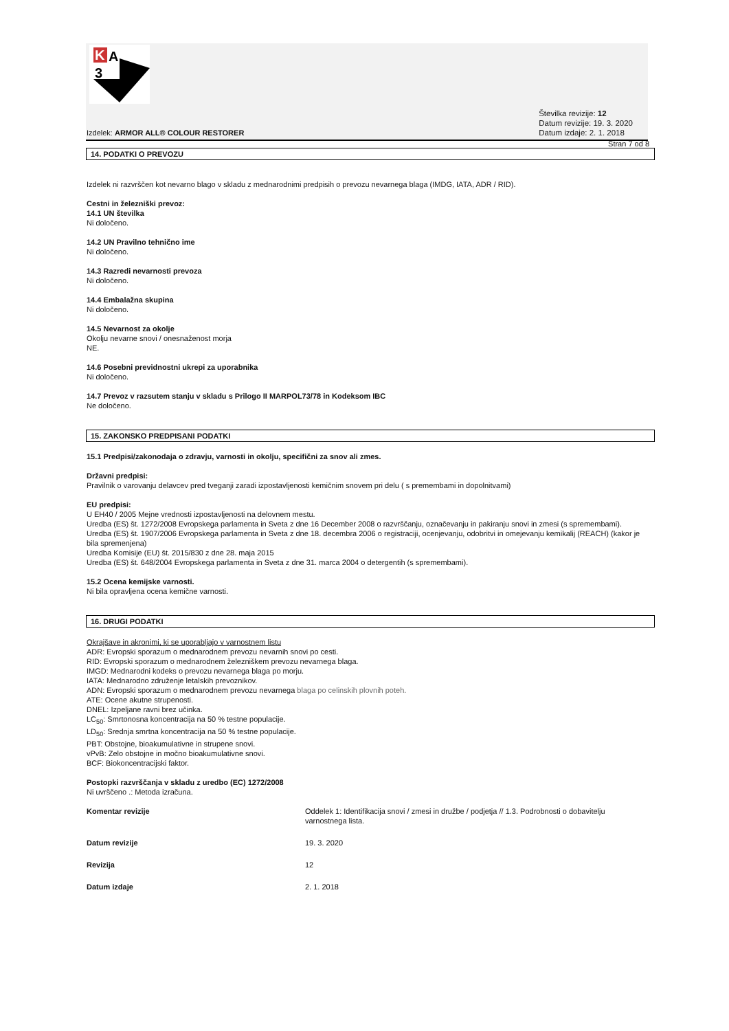K
A
3
Izdelek: ARMOR ALL® COLOUR RESTORER
Številka revizije: 12
Datum revizije: 19. 3. 2020
Datum izdaje: 2. 1. 2018
Stran 7 od 8
14. PODATKI O PREVOZU
Izdelek ni razvrščen kot nevarno blago v skladu z mednarodnimi predpisih o prevozu nevarnega blaga (IMDG, IATA, ADR / RID).
Cestni in železniški prevoz:
14.1 UN številka
Ni določeno.
14.2 UN Pravilno tehnično ime
Ni določeno.
14.3 Razredi nevarnosti prevoza
Ni določeno.
14.4 Embalažna skupina
Ni določeno.
14.5 Nevarnost za okolje
Okolju nevarne snovi / onesnaženost morja
NE.
14.6 Posebni previdnostni ukrepi za uporabnika
Ni določeno.
14.7 Prevoz v razsutem stanju v skladu s Prilogo II MARPOL73/78 in Kodeksom IBC
Ne določeno.
15. ZAKONSKO PREDPISANI PODATKI
15.1 Predpisi/zakonodaja o zdravju, varnosti in okolju, specifični za snov ali zmes.
Državni predpisi:
Pravilnik o varovanju delavcev pred tveganji zaradi izpostavljenosti kemičnim snovem pri delu ( s premembami in dopolnitvami)
EU predpisi:
U EH40 / 2005 Mejne vrednosti izpostavljenosti na delovnem mestu.
Uredba (ES) št. 1272/2008 Evropskega parlamenta in Sveta z dne 16 December 2008 o razvrščanju, označevanju in pakiranju snovi in zmesi (s spremembami).
Uredba (ES) št. 1907/2006 Evropskega parlamenta in Sveta z dne 18. decembra 2006 o registraciji, ocenjevanju, odobritvi in omejevanju kemikalij (REACH) (kakor je bila spremenjena)
Uredba Komisije (EU) št. 2015/830 z dne 28. maja 2015
Uredba (ES) št. 648/2004 Evropskega parlamenta in Sveta z dne 31. marca 2004 o detergentih (s spremembami).
15.2 Ocena kemijske varnosti.
Ni bila opravljena ocena kemične varnosti.
16. DRUGI PODATKI
Okrajšave in akronimi, ki se uporabljajo v varnostnem listu
ADR: Evropski sporazum o mednarodnem prevozu nevarnih snovi po cesti.
RID: Evropski sporazum o mednarodnem železniškem prevozu nevarnega blaga.
IMGD: Mednarodni kodeks o prevozu nevarnega blaga po morju.
IATA: Mednarodno združenje letalskih prevoznikov.
ADN: Evropski sporazum o mednarodnem prevozu nevarnega blaga po celinskih plovnih poteh.
ATE: Ocene akutne strupenosti.
DNEL: Izpeljane ravni brez učinka.
LC<sub>50</sub>: Smrtonosna koncentracija na 50 % testne populacije.
LD<sub>50</sub>: Srednja smrtna koncentracija na 50 % testne populacije.
PBT: Obstojne, bioakumulativne in strupene snovi.
vPvB: Zelo obstojne in močno bioakumulativne snovi.
BCF: Biokoncentracijski faktor.
Postopki razvrščanja v skladu z uredbo (EC) 1272/2008
Ni uvrščeno .: Metoda izračuna.
| Komentar revizije | Oddelek 1: Identifikacija snovi / zmesi in družbe / podjetja // 1.3. Podrobnosti o dobavitelju varnostnega lista. |
| Datum revizije | 19. 3. 2020 |
| Revizija | 12 |
| Datum izdaje | 2. 1. 2018 |